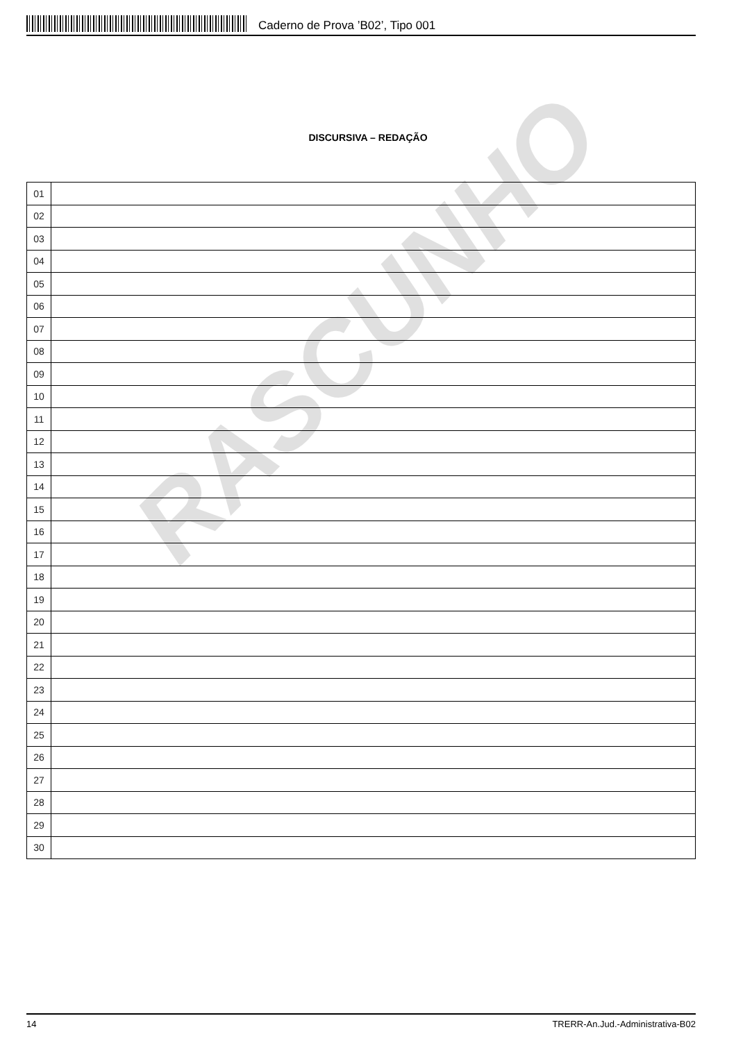Caderno de Prova ’B02’, Tipo 001
DISCURSIVA – REDAÇÃO
| 01 | |
| 02 | |
| 03 | |
| 04 | |
| 05 | |
| 06 | |
| 07 | |
| 08 | |
| 09 | |
| 10 | |
| 11 | |
| 12 | |
| 13 | |
| 14 | |
| 15 | |
| 16 | |
| 17 | |
| 18 | |
| 19 | |
| 20 | |
| 21 | |
| 22 | |
| 23 | |
| 24 | |
| 25 | |
| 26 | |
| 27 | |
| 28 | |
| 29 | |
| 30 | |
RASCUNHO
14 TRERR-An.Jud.-Administrativa-B02